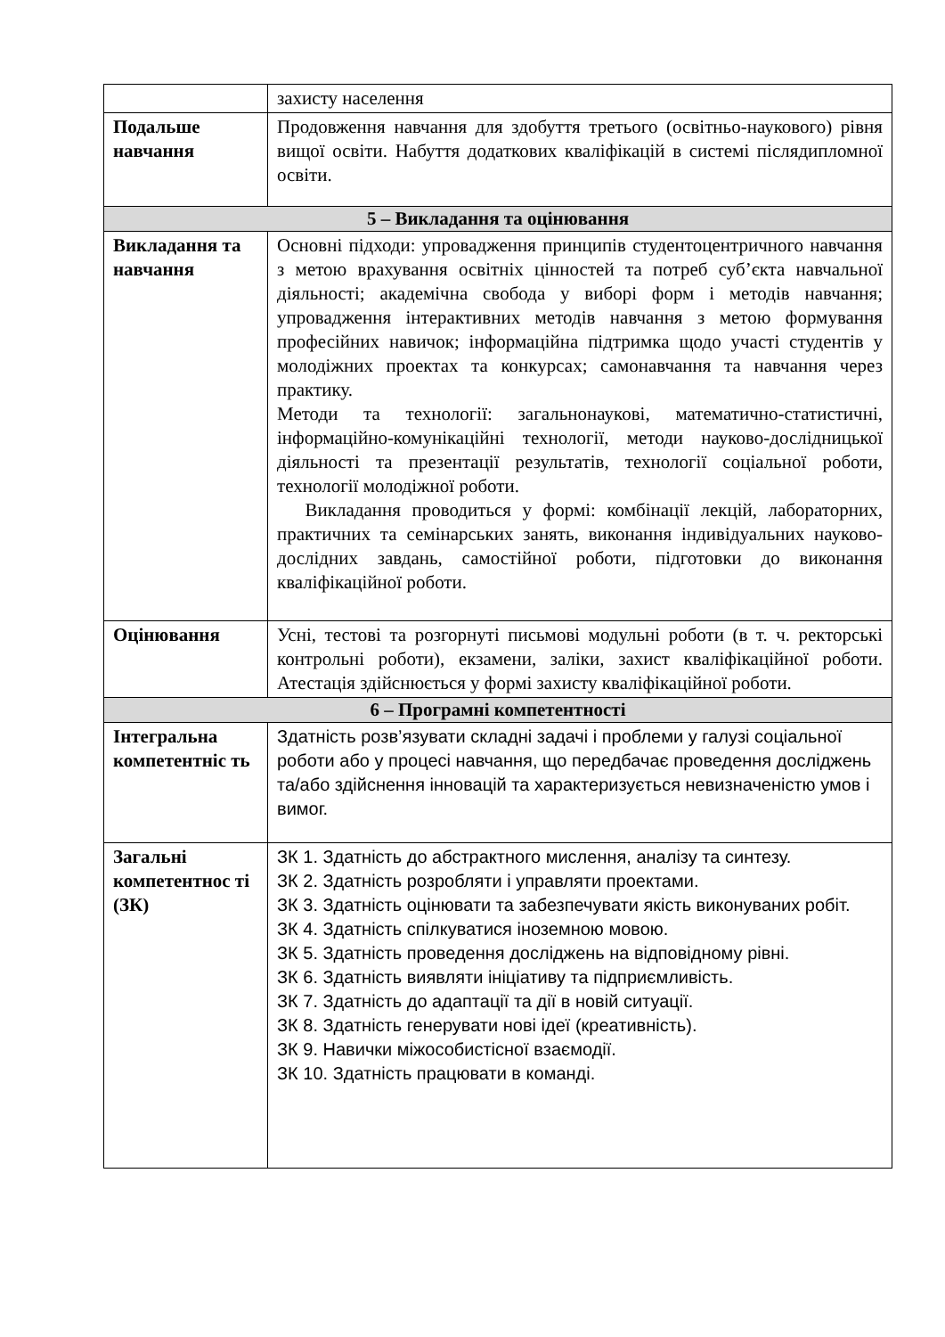| | захисту населення |
| Подальше навчання | Продовження навчання для здобуття третього (освітньо-наукового) рівня вищої освіти. Набуття додаткових кваліфікацій в системі післядипломної освіти. |
| 5 – Викладання та оцінювання | |
| Викладання та навчання | Основні підходи: упровадження принципів студентоцентричного навчання з метою врахування освітніх цінностей та потреб суб’єкта навчальної діяльності; академічна свобода у виборі форм і методів навчання; упровадження інтерактивних методів навчання з метою формування професійних навичок; інформаційна підтримка щодо участі студентів у молодіжних проектах та конкурсах; самонавчання та навчання через практику. Методи та технології: загальнонаукові, математично-статистичні, інформаційно-комунікаційні технології, методи науково-дослідницької діяльності та презентації результатів, технології соціальної роботи, технології молодіжної роботи. Викладання проводиться у формі: комбінації лекцій, лабораторних, практичних та семінарських занять, виконання індивідуальних науково-дослідних завдань, самостійної роботи, підготовки до виконання кваліфікаційної роботи. |
| Оцінювання | Усні, тестові та розгорнуті письмові модульні роботи (в т. ч. ректорські контрольні роботи), екзамени, заліки, захист кваліфікаційної роботи. Атестація здійснюється у формі захисту кваліфікаційної роботи. |
| 6 – Програмні компетентності | |
| Інтегральна компетентніс ть | Здатність розв’язувати складні задачі і проблеми у галузі соціальної роботи або у процесі навчання, що передбачає проведення досліджень та/або здійснення інновацій та характеризується невизначеністю умов і вимог. |
| Загальні компетентнос ті (ЗК) | ЗК 1. Здатність до абстрактного мислення, аналізу та синтезу. ЗК 2. Здатність розробляти і управляти проектами. ЗК 3. Здатність оцінювати та забезпечувати якість виконуваних робіт. ЗК 4. Здатність спілкуватися іноземною мовою. ЗК 5. Здатність проведення досліджень на відповідному рівні. ЗК 6. Здатність виявляти ініціативу та підприємливість. ЗК 7. Здатність до адаптації та дії в новій ситуації. ЗК 8. Здатність генерувати нові ідеї (креативність). ЗК 9. Навички міжособистісної взаємодії. ЗК 10. Здатність працювати в команді. |